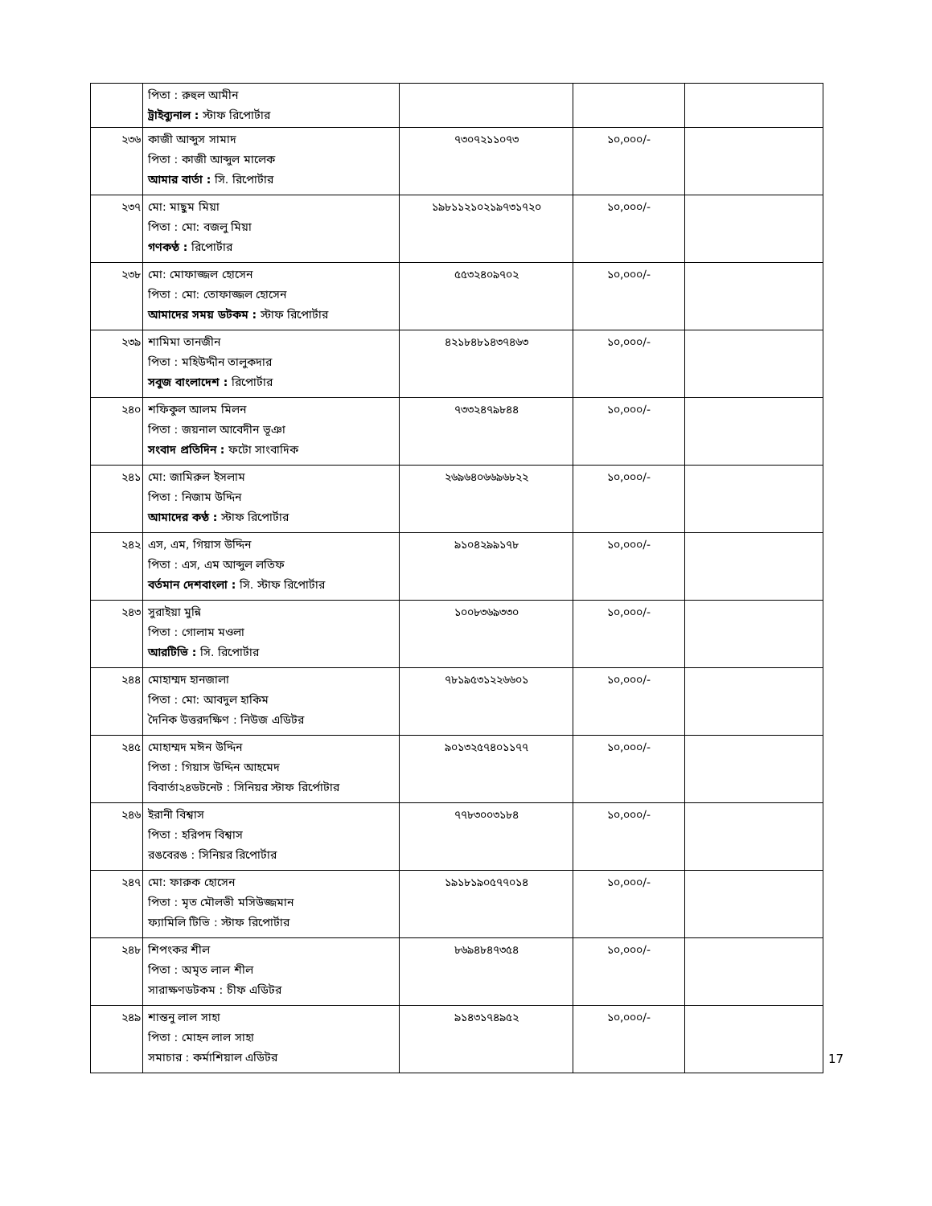| | পিতা : রুহুল আমীন ট্রাইব্যুনাল : স্টাফ রিপোর্টার | | | |
| ২৩৬ | কাজী আব্দুস সামাদ পিতা : কাজী আব্দুল মালেক আমার বার্তা : সি. রিপোর্টার | ৭৩০৭২১১০৭৩ | ১০,০০০/- | |
| ২৩৭ | মো: মাছুম মিয়া পিতা : মো: বজলু মিয়া গণকণ্ঠ : রিপোর্টার | ১৯৮১১২১০২১৯৭৩১৭২০ | ১০,০০০/- | |
| ২৩৮ | মো: মোফাজ্জল হোসেন পিতা : মো: তোফাজ্জল হোসেন আমাদের সময় ডটকম : স্টাফ রিপোর্টার | ৫৫৩২৪০৯৭০২ | ১০,০০০/- | |
| ২৩৯ | শামিমা তানজীন পিতা : মহিউদ্দীন তালুকদার সবুজ বাংলাদেশ : রিপোর্টার | ৪২১৮৪৮১৪৩৭৪৬৩ | ১০,০০০/- | |
| ২৪০ | শফিকুল আলম মিলন পিতা : জয়নাল আবেদীন ভূঞা সংবাদ প্রতিদিন : ফটো সাংবাদিক | ৭৩৩২৪৭৯৮৪৪ | ১০,০০০/- | |
| ২৪১ | মো: জামিরুল ইসলাম পিতা : নিজাম উদ্দিন আমাদের কণ্ঠ : স্টাফ রিপোর্টার | ২৬৯৬৪০৬৬৯৬৮২২ | ১০,০০০/- | |
| ২৪২ | এস, এম, গিয়াস উদ্দিন পিতা : এস, এম আব্দুল লতিফ বর্তমান দেশবাংলা : সি. স্টাফ রিপোর্টার | ৯১০৪২৯৯১৭৮ | ১০,০০০/- | |
| ২৪৩ | সুরাইয়া মুন্নি পিতা : গোলাম মওলা আরটিভি : সি. রিপোর্টার | ১০০৮৩৬৯৩৩০ | ১০,০০০/- | |
| ২৪৪ | মোহাম্মদ হানজালা পিতা : মো: আবদুল হাকিম দৈনিক উত্তরদক্ষিণ : নিউজ এডিটর | ৭৮১৯৫৩১২২৬৬০১ | ১০,০০০/- | |
| ২৪৫ | মোহাম্মদ মঈন উদ্দিন পিতা : গিয়াস উদ্দিন আহমেদ বিবার্তা২৪ডটনেট : সিনিয়র স্টাফ রির্পোটার | ৯০১৩২৫৭৪০১১৭৭ | ১০,০০০/- | |
| ২৪৬ | ইরানী বিশ্বাস পিতা : হরিপদ বিশ্বাস রঙবেরঙ : সিনিয়র রিপোর্টার | ৭৭৮৩০০৩১৮৪ | ১০,০০০/- | |
| ২৪৭ | মো: ফারুক হোসেন পিতা : মৃত মৌলভী মসিউজ্জমান ফ্যামিলি টিভি : স্টাফ রিপোর্টার | ১৯১৮১৯০৫৭৭০১৪ | ১০,০০০/- | |
| ২৪৮ | শিপংকর শীল পিতা : অমৃত লাল শীল সারাক্ষণডটকম : চীফ এডিটর | ৮৬৯৪৮৪৭৩৫৪ | ১০,০০০/- | |
| ২৪৯ | শান্তনু লাল সাহা পিতা : মোহন লাল সাহা সমাচার : কর্মাশিয়াল এডিটর | ৯১৪৩১৭৪৯৫২ | ১০,০০০/- | |
17